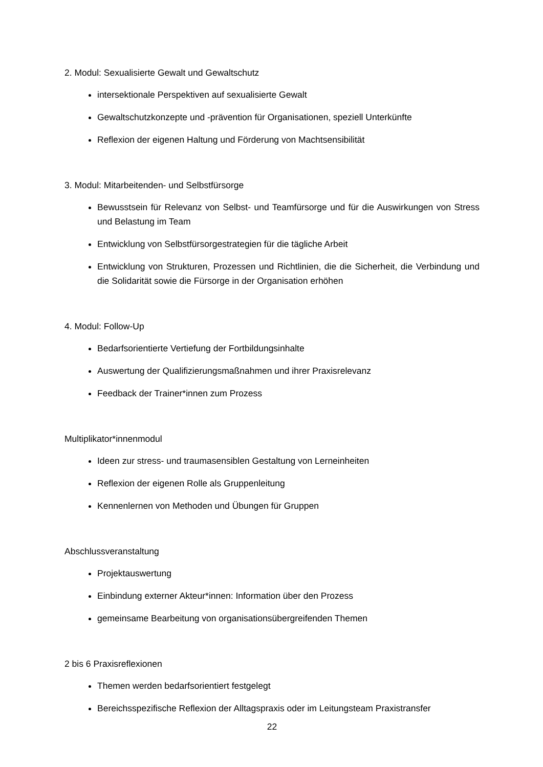2. Modul: Sexualisierte Gewalt und Gewaltschutz
intersektionale Perspektiven auf sexualisierte Gewalt
Gewaltschutzkonzepte und -prävention für Organisationen, speziell Unterkünfte
Reflexion der eigenen Haltung und Förderung von Machtsensibilität
3. Modul: Mitarbeitenden- und Selbstfürsorge
Bewusstsein für Relevanz von Selbst- und Teamfürsorge und für die Auswirkungen von Stress und Belastung im Team
Entwicklung von Selbstfürsorgestrategien für die tägliche Arbeit
Entwicklung von Strukturen, Prozessen und Richtlinien, die die Sicherheit, die Verbindung und die Solidarität sowie die Fürsorge in der Organisation erhöhen
4. Modul: Follow-Up
Bedarfsorientierte Vertiefung der Fortbildungsinhalte
Auswertung der Qualifizierungsmaßnahmen und ihrer Praxisrelevanz
Feedback der Trainer*innen zum Prozess
Multiplikator*innenmodul
Ideen zur stress- und traumasensiblen Gestaltung von Lerneinheiten
Reflexion der eigenen Rolle als Gruppenleitung
Kennenlernen von Methoden und Übungen für Gruppen
Abschlussveranstaltung
Projektauswertung
Einbindung externer Akteur*innen: Information über den Prozess
gemeinsame Bearbeitung von organisationsübergreifenden Themen
2 bis 6 Praxisreflexionen
Themen werden bedarfsorientiert festgelegt
Bereichsspezifische Reflexion der Alltagspraxis oder im Leitungsteam Praxistransfer
22